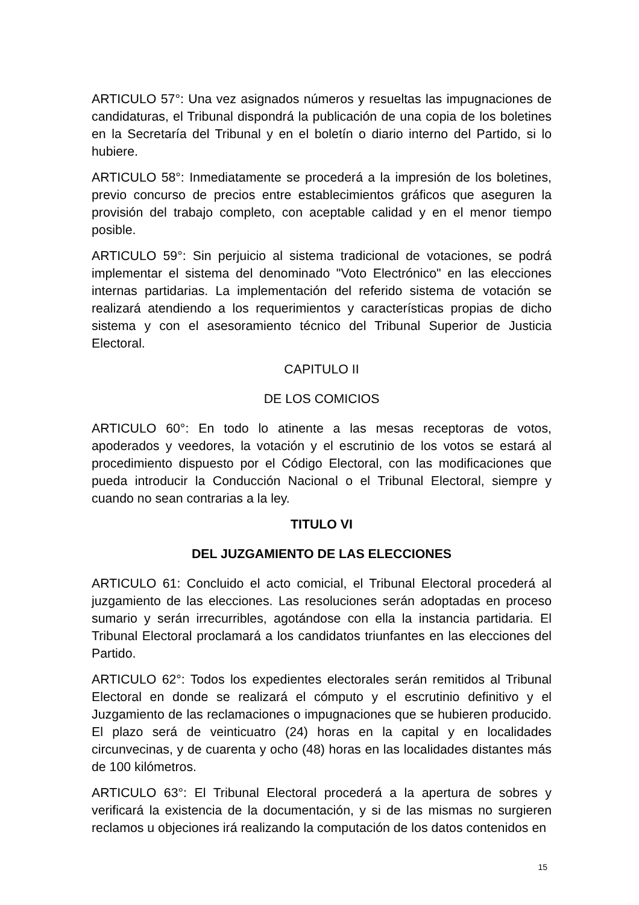ARTICULO 57°: Una vez asignados números y resueltas las impugnaciones de candidaturas, el Tribunal dispondrá la publicación de una copia de los boletines en la Secretaría del Tribunal y en el boletín o diario interno del Partido, si lo hubiere.
ARTICULO 58°: Inmediatamente se procederá a la impresión de los boletines, previo concurso de precios entre establecimientos gráficos que aseguren la provisión del trabajo completo, con aceptable calidad y en el menor tiempo posible.
ARTICULO 59°: Sin perjuicio al sistema tradicional de votaciones, se podrá implementar el sistema del denominado "Voto Electrónico" en las elecciones internas partidarias. La implementación del referido sistema de votación se realizará atendiendo a los requerimientos y características propias de dicho sistema y con el asesoramiento técnico del Tribunal Superior de Justicia Electoral.
CAPITULO II
DE LOS COMICIOS
ARTICULO 60°: En todo lo atinente a las mesas receptoras de votos, apoderados y veedores, la votación y el escrutinio de los votos se estará al procedimiento dispuesto por el Código Electoral, con las modificaciones que pueda introducir la Conducción Nacional o el Tribunal Electoral, siempre y cuando no sean contrarias a la ley.
TITULO VI
DEL JUZGAMIENTO DE LAS ELECCIONES
ARTICULO 61: Concluido el acto comicial, el Tribunal Electoral procederá al juzgamiento de las elecciones. Las resoluciones serán adoptadas en proceso sumario y serán irrecurribles, agotándose con ella la instancia partidaria. El Tribunal Electoral proclamará a los candidatos triunfantes en las elecciones del Partido.
ARTICULO 62°: Todos los expedientes electorales serán remitidos al Tribunal Electoral en donde se realizará el cómputo y el escrutinio definitivo y el Juzgamiento de las reclamaciones o impugnaciones que se hubieren producido. El plazo será de veinticuatro (24) horas en la capital y en localidades circunvecinas, y de cuarenta y ocho (48) horas en las localidades distantes más de 100 kilómetros.
ARTICULO 63°: El Tribunal Electoral procederá a la apertura de sobres y verificará la existencia de la documentación, y si de las mismas no surgieren reclamos u objeciones irá realizando la computación de los datos contenidos en
15